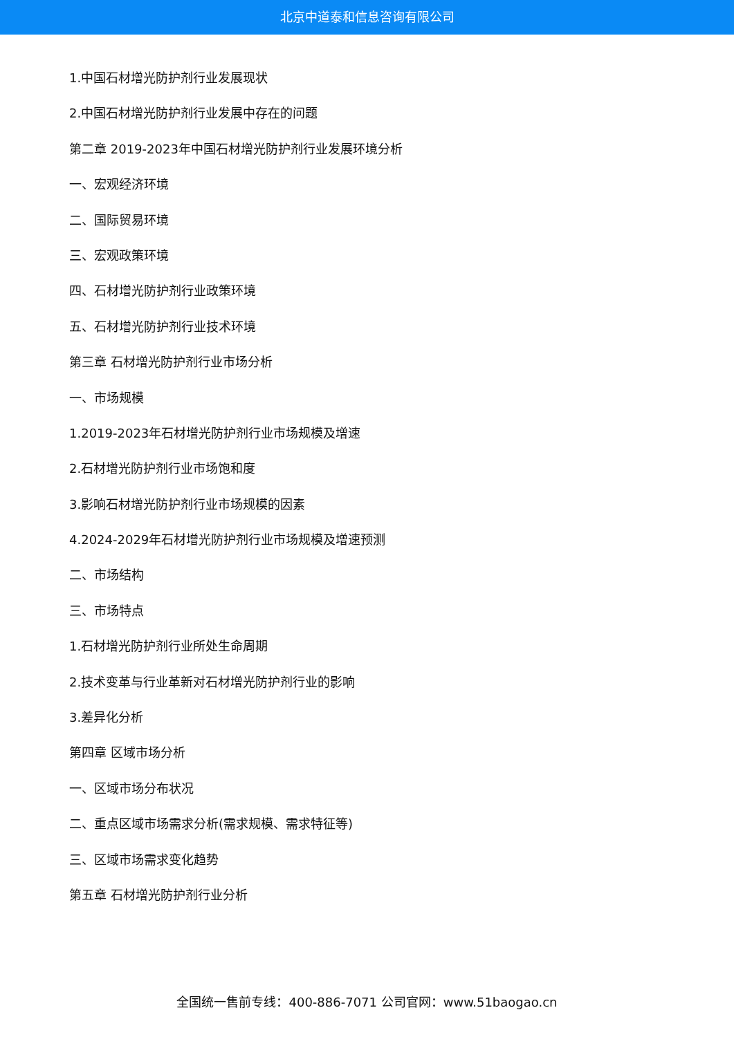北京中道泰和信息咨询有限公司
1.中国石材增光防护剂行业发展现状
2.中国石材增光防护剂行业发展中存在的问题
第二章 2019-2023年中国石材增光防护剂行业发展环境分析
一、宏观经济环境
二、国际贸易环境
三、宏观政策环境
四、石材增光防护剂行业政策环境
五、石材增光防护剂行业技术环境
第三章 石材增光防护剂行业市场分析
一、市场规模
1.2019-2023年石材增光防护剂行业市场规模及增速
2.石材增光防护剂行业市场饱和度
3.影响石材增光防护剂行业市场规模的因素
4.2024-2029年石材增光防护剂行业市场规模及增速预测
二、市场结构
三、市场特点
1.石材增光防护剂行业所处生命周期
2.技术变革与行业革新对石材增光防护剂行业的影响
3.差异化分析
第四章 区域市场分析
一、区域市场分布状况
二、重点区域市场需求分析(需求规模、需求特征等)
三、区域市场需求变化趋势
第五章 石材增光防护剂行业分析
全国统一售前专线：400-886-7071 公司官网：www.51baogao.cn